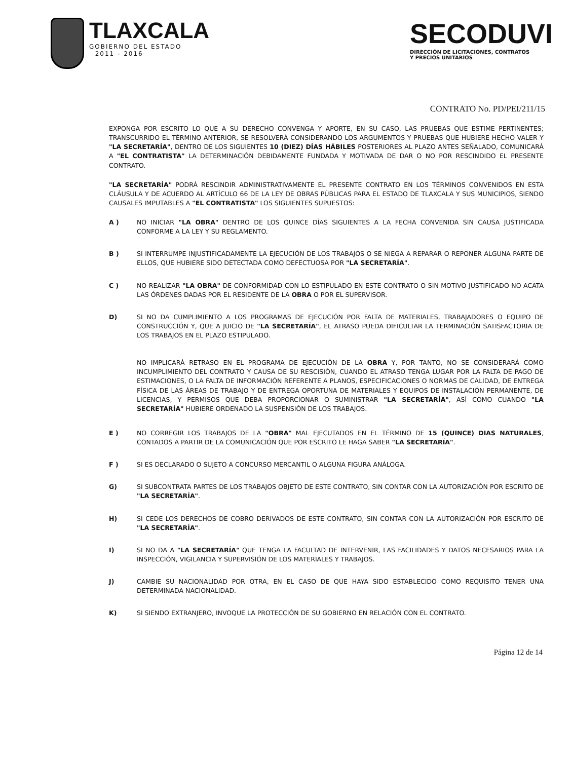TLAXCALA
GOBIERNO DEL ESTADO
2011 - 2016
SECODUVI
DIRECCIÓN DE LICITACIONES, CONTRATOS
Y PRECIOS UNITARIOS
CONTRATO No. PD/PEI/211/15
EXPONGA POR ESCRITO LO QUE A SU DERECHO CONVENGA Y APORTE, EN SU CASO, LAS PRUEBAS QUE ESTIME PERTINENTES; TRANSCURRIDO EL TÉRMINO ANTERIOR, SE RESOLVERÁ CONSIDERANDO LOS ARGUMENTOS Y PRUEBAS QUE HUBIERE HECHO VALER Y "LA SECRETARÍA", DENTRO DE LOS SIGUIENTES 10 (DIEZ) DÍAS HÁBILES POSTERIORES AL PLAZO ANTES SEÑALADO, COMUNICARÁ A "EL CONTRATISTA" LA DETERMINACIÓN DEBIDAMENTE FUNDADA Y MOTIVADA DE DAR O NO POR RESCINDIDO EL PRESENTE CONTRATO.
"LA SECRETARÍA" PODRÁ RESCINDIR ADMINISTRATIVAMENTE EL PRESENTE CONTRATO EN LOS TÉRMINOS CONVENIDOS EN ESTA CLÁUSULA Y DE ACUERDO AL ARTÍCULO 66 DE LA LEY DE OBRAS PÚBLICAS PARA EL ESTADO DE TLAXCALA Y SUS MUNICIPIOS, SIENDO CAUSALES IMPUTABLES A "EL CONTRATISTA" LOS SIGUIENTES SUPUESTOS:
A ) NO INICIAR "LA OBRA" DENTRO DE LOS QUINCE DÍAS SIGUIENTES A LA FECHA CONVENIDA SIN CAUSA JUSTIFICADA CONFORME A LA LEY Y SU REGLAMENTO.
B ) SI INTERRUMPE INJUSTIFICADAMENTE LA EJECUCIÓN DE LOS TRABAJOS O SE NIEGA A REPARAR O REPONER ALGUNA PARTE DE ELLOS, QUE HUBIERE SIDO DETECTADA COMO DEFECTUOSA POR "LA SECRETARÍA".
C ) NO REALIZAR "LA OBRA" DE CONFORMIDAD CON LO ESTIPULADO EN ESTE CONTRATO O SIN MOTIVO JUSTIFICADO NO ACATA LAS ÓRDENES DADAS POR EL RESIDENTE DE LA OBRA O POR EL SUPERVISOR.
D) SI NO DA CUMPLIMIENTO A LOS PROGRAMAS DE EJECUCIÓN POR FALTA DE MATERIALES, TRABAJADORES O EQUIPO DE CONSTRUCCIÓN Y, QUE A JUICIO DE "LA SECRETARÍA", EL ATRASO PUEDA DIFICULTAR LA TERMINACIÓN SATISFACTORIA DE LOS TRABAJOS EN EL PLAZO ESTIPULADO.
NO IMPLICARÁ RETRASO EN EL PROGRAMA DE EJECUCIÓN DE LA OBRA Y, POR TANTO, NO SE CONSIDERARÁ COMO INCUMPLIMIENTO DEL CONTRATO Y CAUSA DE SU RESCISIÓN, CUANDO EL ATRASO TENGA LUGAR POR LA FALTA DE PAGO DE ESTIMACIONES, O LA FALTA DE INFORMACIÓN REFERENTE A PLANOS, ESPECIFICACIONES O NORMAS DE CALIDAD, DE ENTREGA FÍSICA DE LAS ÁREAS DE TRABAJO Y DE ENTREGA OPORTUNA DE MATERIALES Y EQUIPOS DE INSTALACIÓN PERMANENTE, DE LICENCIAS, Y PERMISOS QUE DEBA PROPORCIONAR O SUMINISTRAR "LA SECRETARÍA", ASÍ COMO CUANDO "LA SECRETARÍA" HUBIERE ORDENADO LA SUSPENSIÓN DE LOS TRABAJOS.
E ) NO CORREGIR LOS TRABAJOS DE LA "OBRA" MAL EJECUTADOS EN EL TÉRMINO DE 15 (QUINCE) DIAS NATURALES, CONTADOS A PARTIR DE LA COMUNICACIÓN QUE POR ESCRITO LE HAGA SABER "LA SECRETARÍA".
F ) SI ES DECLARADO O SUJETO A CONCURSO MERCANTIL O ALGUNA FIGURA ANÁLOGA.
G) SI SUBCONTRATA PARTES DE LOS TRABAJOS OBJETO DE ESTE CONTRATO, SIN CONTAR CON LA AUTORIZACIÓN POR ESCRITO DE "LA SECRETARÍA".
H) SI CEDE LOS DERECHOS DE COBRO DERIVADOS DE ESTE CONTRATO, SIN CONTAR CON LA AUTORIZACIÓN POR ESCRITO DE "LA SECRETARÍA".
I) SI NO DA A "LA SECRETARÍA" QUE TENGA LA FACULTAD DE INTERVENIR, LAS FACILIDADES Y DATOS NECESARIOS PARA LA INSPECCIÓN, VIGILANCIA Y SUPERVISIÓN DE LOS MATERIALES Y TRABAJOS.
J) CAMBIE SU NACIONALIDAD POR OTRA, EN EL CASO DE QUE HAYA SIDO ESTABLECIDO COMO REQUISITO TENER UNA DETERMINADA NACIONALIDAD.
K) SI SIENDO EXTRANJERO, INVOQUE LA PROTECCIÓN DE SU GOBIERNO EN RELACIÓN CON EL CONTRATO.
Página 12 de 14